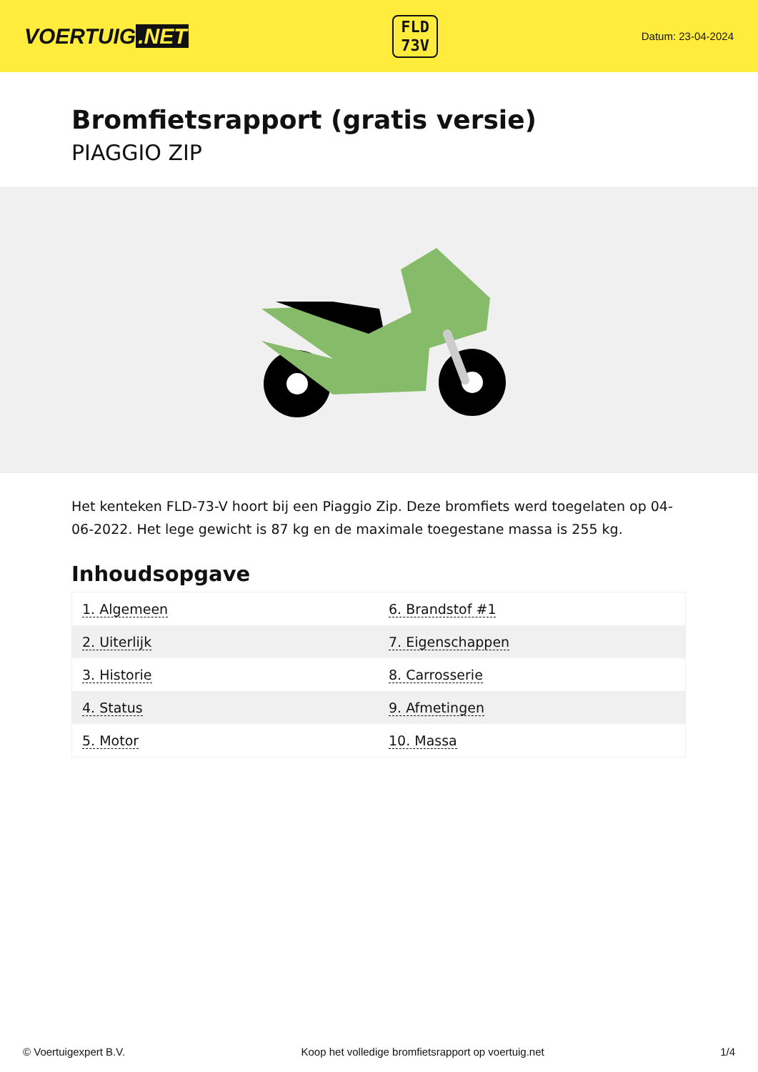VOERTUIG.NET
FLD
73V
Datum: 23-04-2024
Bromfietsrapport (gratis versie)
PIAGGIO ZIP
Het kenteken FLD-73-V hoort bij een Piaggio Zip. Deze bromfiets werd toegelaten op 04-06-2022. Het lege gewicht is 87 kg en de maximale toegestane massa is 255 kg.
Inhoudsopgave
| 1. Algemeen | 6. Brandstof #1 |
| 2. Uiterlijk | 7. Eigenschappen |
| 3. Historie | 8. Carrosserie |
| 4. Status | 9. Afmetingen |
| 5. Motor | 10. Massa |
© Voertuigexpert B.V. Koop het volledige bromfietsrapport op voertuig.net 1/4